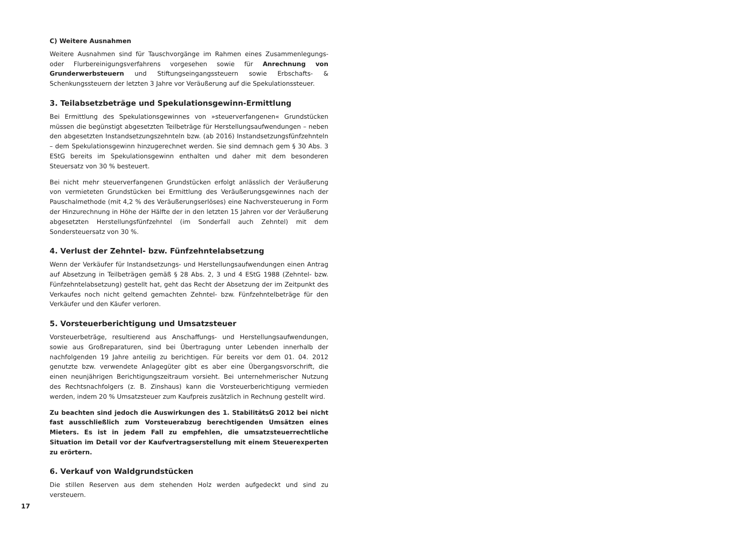C) Weitere Ausnahmen
Weitere Ausnahmen sind für Tauschvorgänge im Rahmen eines Zusammenlegungs- oder Flurbereinigungsverfahrens vorgesehen sowie für Anrechnung von Grunderwerbsteuern und Stiftungseingangssteuern sowie Erbschafts- & Schenkungssteuern der letzten 3 Jahre vor Veräußerung auf die Spekulationssteuer.
3. Teilabsetzbeträge und Spekulationsgewinn-Ermittlung
Bei Ermittlung des Spekulationsgewinnes von »steuerverfangenen« Grundstücken müssen die begünstigt abgesetzten Teilbeträge für Herstellungsaufwendungen – neben den abgesetzten Instandsetzungszehnteln bzw. (ab 2016) Instandsetzungsfünfzehnteln – dem Spekulationsgewinn hinzugerechnet werden. Sie sind demnach gem § 30 Abs. 3 EStG bereits im Spekulationsgewinn enthalten und daher mit dem besonderen Steuersatz von 30 % besteuert.
Bei nicht mehr steuerverfangenen Grundstücken erfolgt anlässlich der Veräußerung von vermieteten Grundstücken bei Ermittlung des Veräußerungsgewinnes nach der Pauschalmethode (mit 4,2 % des Veräußerungserlöses) eine Nachversteuerung in Form der Hinzurechnung in Höhe der Hälfte der in den letzten 15 Jahren vor der Veräußerung abgesetzten Herstellungsfünfzehntel (im Sonderfall auch Zehntel) mit dem Sondersteuersatz von 30 %.
4. Verlust der Zehntel- bzw. Fünfzehntelabsetzung
Wenn der Verkäufer für Instandsetzungs- und Herstellungsaufwendungen einen Antrag auf Absetzung in Teilbeträgen gemäß § 28 Abs. 2, 3 und 4 EStG 1988 (Zehntel- bzw. Fünfzehntelabsetzung) gestellt hat, geht das Recht der Absetzung der im Zeitpunkt des Verkaufes noch nicht geltend gemachten Zehntel- bzw. Fünfzehntelbeträge für den Verkäufer und den Käufer verloren.
5. Vorsteuerberichtigung und Umsatzsteuer
Vorsteuerbeträge, resultierend aus Anschaffungs- und Herstellungsaufwendungen, sowie aus Großreparaturen, sind bei Übertragung unter Lebenden innerhalb der nachfolgenden 19 Jahre anteilig zu berichtigen. Für bereits vor dem 01. 04. 2012 genutzte bzw. verwendete Anlagegüter gibt es aber eine Übergangsvorschrift, die einen neunjährigen Berichtigungszeitraum vorsieht. Bei unternehmerischer Nutzung des Rechtsnachfolgers (z. B. Zinshaus) kann die Vorsteuerberichtigung vermieden werden, indem 20 % Umsatzsteuer zum Kaufpreis zusätzlich in Rechnung gestellt wird.
Zu beachten sind jedoch die Auswirkungen des 1. StabilitätsG 2012 bei nicht fast ausschließlich zum Vorsteuerabzug berechtigenden Umsätzen eines Mieters. Es ist in jedem Fall zu empfehlen, die umsatzsteuerrechtliche Situation im Detail vor der Kaufvertragserstellung mit einem Steuerexperten zu erörtern.
6. Verkauf von Waldgrundstücken
Die stillen Reserven aus dem stehenden Holz werden aufgedeckt und sind zu versteuern.
17